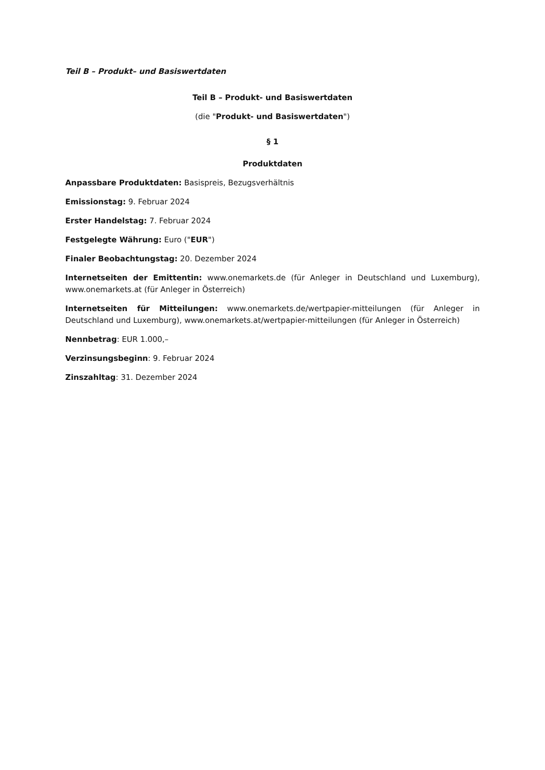Teil B – Produkt– und Basiswertdaten
Teil B – Produkt- und Basiswertdaten
(die "Produkt- und Basiswertdaten")
§ 1
Produktdaten
Anpassbare Produktdaten: Basispreis, Bezugsverhältnis
Emissionstag: 9. Februar 2024
Erster Handelstag: 7. Februar 2024
Festgelegte Währung: Euro ("EUR")
Finaler Beobachtungstag: 20. Dezember 2024
Internetseiten der Emittentin: www.onemarkets.de (für Anleger in Deutschland und Luxemburg), www.onemarkets.at (für Anleger in Österreich)
Internetseiten für Mitteilungen: www.onemarkets.de/wertpapier-mitteilungen (für Anleger in Deutschland und Luxemburg), www.onemarkets.at/wertpapier-mitteilungen (für Anleger in Österreich)
Nennbetrag: EUR 1.000,–
Verzinsungsbeginn: 9. Februar 2024
Zinszahltag: 31. Dezember 2024